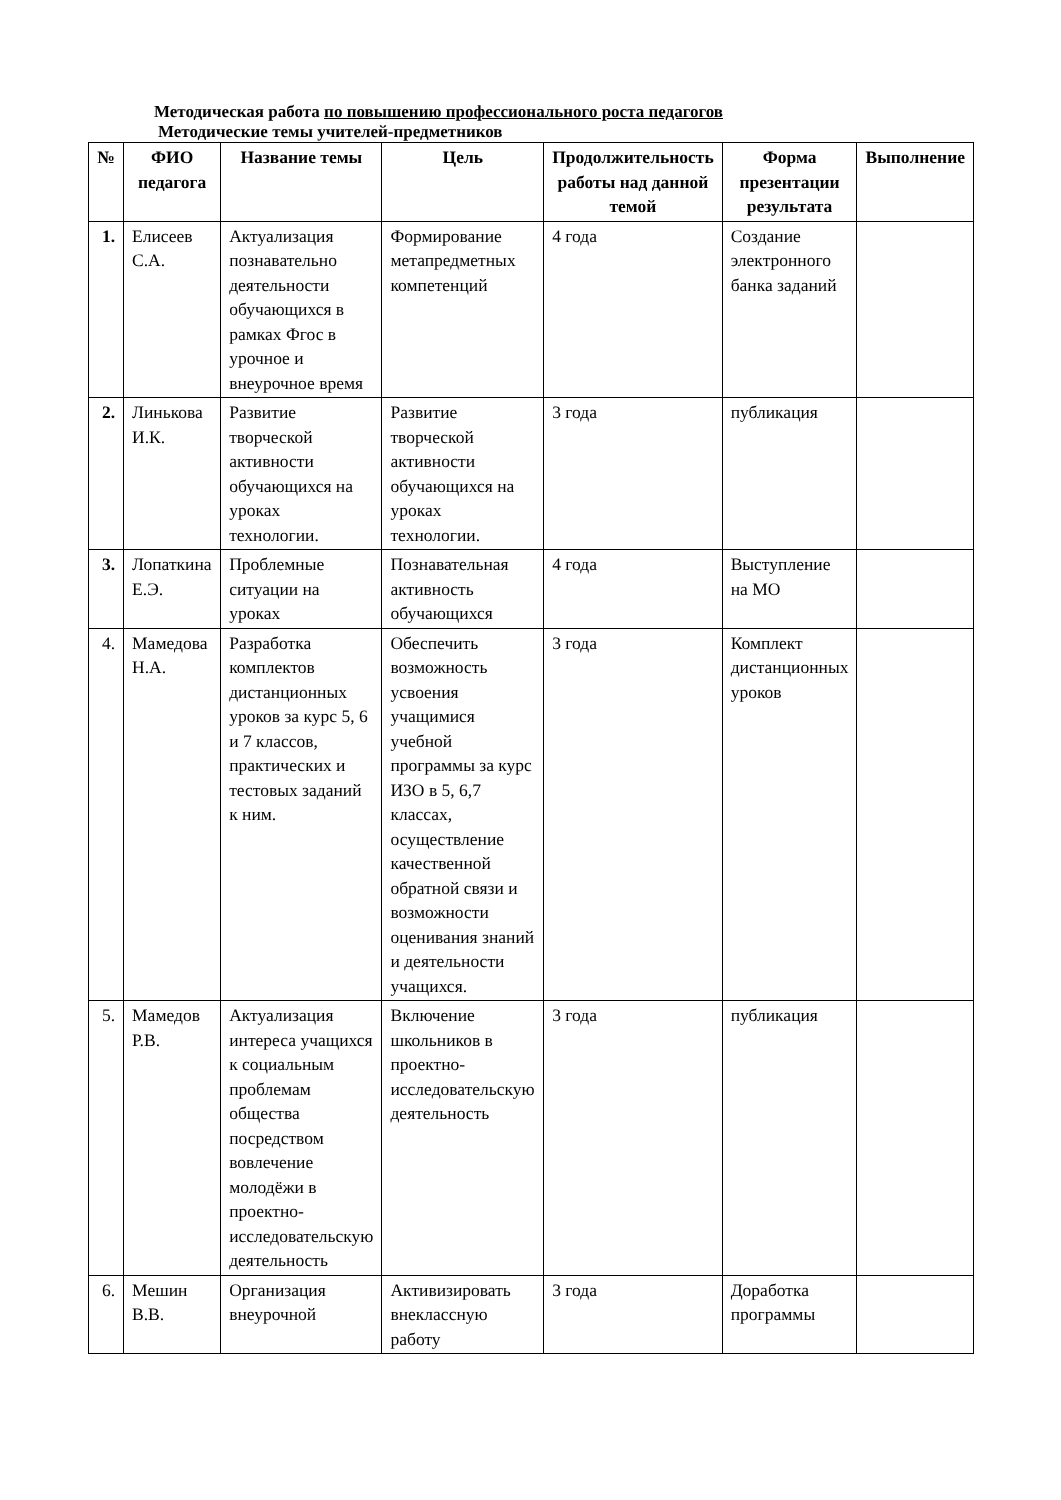Методическая работа по повышению профессионального роста педагогов
Методические темы учителей-предметников
| № | ФИО педагога | Название темы | Цель | Продолжительность работы над данной темой | Форма презентации результата | Выполнение |
| --- | --- | --- | --- | --- | --- | --- |
| 1. | Елисеев С.А. | Актуализация познавательно деятельности обучающихся в рамках Фгос в урочное и внеурочное время | Формирование метапредметных компетенций | 4 года | Создание электронного банка заданий | |
| 2. | Линькова И.К. | Развитие творческой активности обучающихся на уроках технологии. | Развитие творческой активности обучающихся на уроках технологии. | 3 года | публикация | |
| 3. | Лопаткина Е.Э. | Проблемные ситуации на уроках | Познавательная активность обучающихся | 4 года | Выступление на МО | |
| 4. | Мамедова Н.А. | Разработка комплектов дистанционных уроков за курс 5, 6 и 7 классов, практических и тестовых заданий к ним. | Обеспечить возможность усвоения учащимися учебной программы за курс ИЗО в 5, 6,7 классах, осуществление качественной обратной связи и возможности оценивания знаний и деятельности учащихся. | 3 года | Комплект дистанционных уроков | |
| 5. | Мамедов Р.В. | Актуализация интереса учащихся к социальным проблемам общества посредством вовлечение молодёжи в проектно-исследовательскую деятельность | Включение школьников в проектно-исследовательскую деятельность | 3 года | публикация | |
| 6. | Мешин В.В. | Организация внеурочной | Активизировать внеклассную работу | 3 года | Доработка программы | |